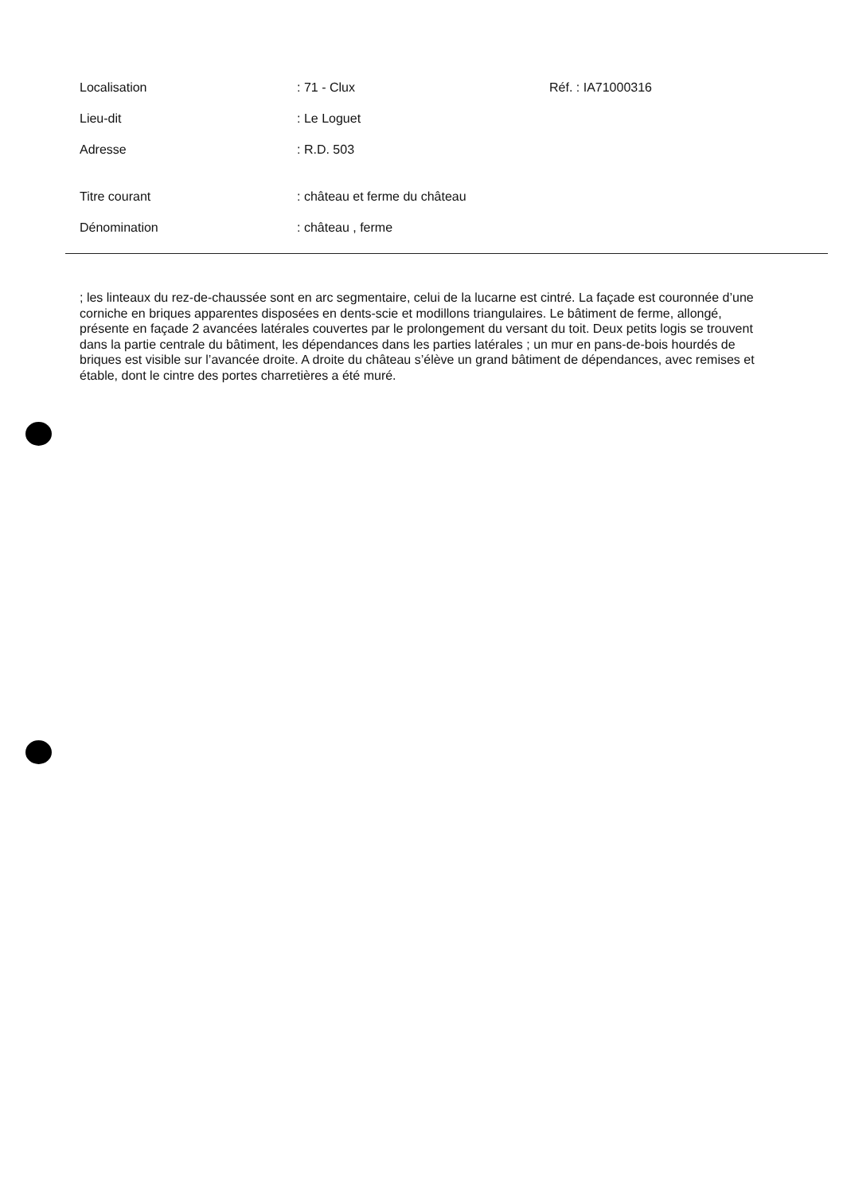Localisation : 71 - Clux Réf. : IA71000316
Lieu-dit : Le Loguet
Adresse : R.D. 503
Titre courant : château et ferme du château
Dénomination : château , ferme
; les linteaux du rez-de-chaussée sont en arc segmentaire, celui de la lucarne est cintré. La façade est couronnée d’une corniche en briques apparentes disposées en dents-scie et modillons triangulaires. Le bâtiment de ferme, allongé, présente en façade 2 avancées latérales couvertes par le prolongement du versant du toit. Deux petits logis se trouvent dans la partie centrale du bâtiment, les dépendances dans les parties latérales ; un mur en pans-de-bois hourdés de briques est visible sur l’avancée droite. A droite du château s’élève un grand bâtiment de dépendances, avec remises et étable, dont le cintre des portes charretières a été muré.